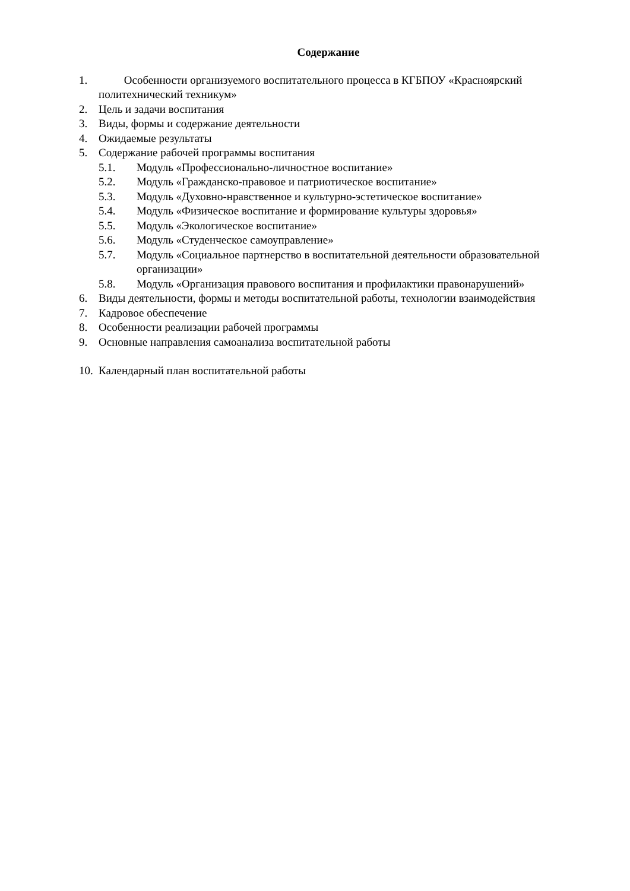Содержание
1. Особенности организуемого воспитательного процесса в КГБПОУ «Красноярский политехнический техникум»
2. Цель и задачи воспитания
3. Виды, формы и содержание деятельности
4. Ожидаемые результаты
5. Содержание рабочей программы воспитания
5.1. Модуль «Профессионально-личностное воспитание»
5.2. Модуль «Гражданско-правовое и патриотическое воспитание»
5.3. Модуль «Духовно-нравственное и культурно-эстетическое воспитание»
5.4. Модуль «Физическое воспитание и формирование культуры здоровья»
5.5. Модуль «Экологическое воспитание»
5.6. Модуль «Студенческое самоуправление»
5.7. Модуль «Социальное партнерство в воспитательной деятельности образовательной организации»
5.8. Модуль «Организация правового воспитания и профилактики правонарушений»
6. Виды деятельности, формы и методы воспитательной работы, технологии взаимодействия
7. Кадровое обеспечение
8. Особенности реализации рабочей программы
9. Основные направления самоанализа воспитательной работы
10. Календарный план воспитательной работы